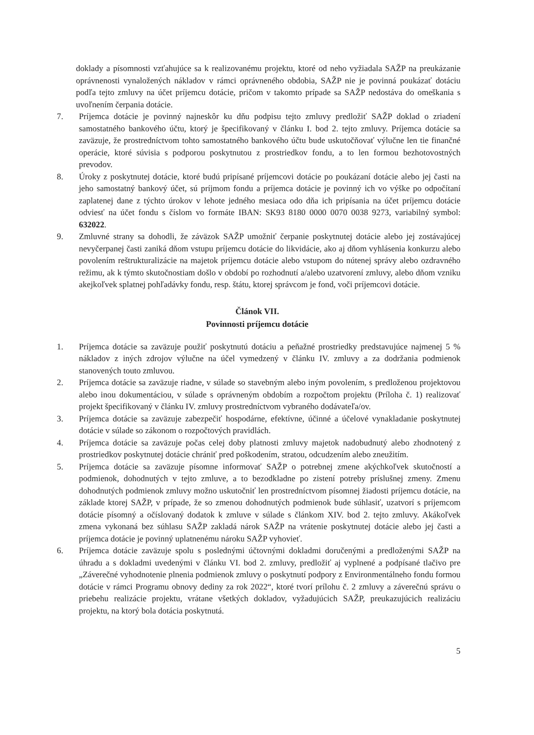doklady a písomnosti vzťahujúce sa k realizovanému projektu, ktoré od neho vyžiadala SAŽP na preukázanie oprávnenosti vynaložených nákladov v rámci oprávneného obdobia, SAŽP nie je povinná poukázať dotáciu podľa tejto zmluvy na účet príjemcu dotácie, pričom v takomto prípade sa SAŽP nedostáva do omeškania s uvoľnením čerpania dotácie.
7. Príjemca dotácie je povinný najneskôr ku dňu podpisu tejto zmluvy predložiť SAŽP doklad o zriadení samostatného bankového účtu, ktorý je špecifikovaný v článku I. bod 2. tejto zmluvy. Príjemca dotácie sa zaväzuje, že prostredníctvom tohto samostatného bankového účtu bude uskutočňovať výlučne len tie finančné operácie, ktoré súvisia s podporou poskytnutou z prostriedkov fondu, a to len formou bezhotovostných prevodov.
8. Úroky z poskytnutej dotácie, ktoré budú pripísané príjemcovi dotácie po poukázaní dotácie alebo jej časti na jeho samostatný bankový účet, sú príjmom fondu a príjemca dotácie je povinný ich vo výške po odpočítaní zaplatenej dane z týchto úrokov v lehote jedného mesiaca odo dňa ich pripísania na účet príjemcu dotácie odviesť na účet fondu s číslom vo formáte IBAN: SK93 8180 0000 0070 0038 9273, variabilný symbol: 632022.
9. Zmluvné strany sa dohodli, že záväzok SAŽP umožniť čerpanie poskytnutej dotácie alebo jej zostávajúcej nevyčerpanej časti zaniká dňom vstupu príjemcu dotácie do likvidácie, ako aj dňom vyhlásenia konkurzu alebo povolením reštrukturalizácie na majetok príjemcu dotácie alebo vstupom do nútenej správy alebo ozdravného režimu, ak k týmto skutočnostiam došlo v období po rozhodnutí a/alebo uzatvorení zmluvy, alebo dňom vzniku akejkoľvek splatnej pohľadávky fondu, resp. štátu, ktorej správcom je fond, voči príjemcovi dotácie.
Článok VII.
Povinnosti príjemcu dotácie
1. Príjemca dotácie sa zaväzuje použiť poskytnutú dotáciu a peňažné prostriedky predstavujúce najmenej 5 % nákladov z iných zdrojov výlučne na účel vymedzený v článku IV. zmluvy a za dodržania podmienok stanovených touto zmluvou.
2. Príjemca dotácie sa zaväzuje riadne, v súlade so stavebným alebo iným povolením, s predloženou projektovou alebo inou dokumentáciou, v súlade s oprávneným obdobím a rozpočtom projektu (Príloha č. 1) realizovať projekt špecifikovaný v článku IV. zmluvy prostredníctvom vybraného dodávateľa/ov.
3. Príjemca dotácie sa zaväzuje zabezpečiť hospodárne, efektívne, účinné a účelové vynakladanie poskytnutej dotácie v súlade so zákonom o rozpočtových pravidlách.
4. Príjemca dotácie sa zaväzuje počas celej doby platnosti zmluvy majetok nadobudnutý alebo zhodnotený z prostriedkov poskytnutej dotácie chrániť pred poškodením, stratou, odcudzením alebo zneužitím.
5. Príjemca dotácie sa zaväzuje písomne informovať SAŽP o potrebnej zmene akýchkoľvek skutočností a podmienok, dohodnutých v tejto zmluve, a to bezodkladne po zistení potreby príslušnej zmeny. Zmenu dohodnutých podmienok zmluvy možno uskutočniť len prostredníctvom písomnej žiadosti príjemcu dotácie, na základe ktorej SAŽP, v prípade, že so zmenou dohodnutých podmienok bude súhlasiť, uzatvorí s príjemcom dotácie písomný a očíslovaný dodatok k zmluve v súlade s článkom XIV. bod 2. tejto zmluvy. Akákoľvek zmena vykonaná bez súhlasu SAŽP zakladá nárok SAŽP na vrátenie poskytnutej dotácie alebo jej časti a príjemca dotácie je povinný uplatnenému nároku SAŽP vyhovieť.
6. Príjemca dotácie zaväzuje spolu s poslednými účtovnými dokladmi doručenými a predloženými SAŽP na úhradu a s dokladmi uvedenými v článku VI. bod 2. zmluvy, predložiť aj vyplnené a podpísané tlačivo pre „Záverečné vyhodnotenie plnenia podmienok zmluvy o poskytnutí podpory z Environmentálneho fondu formou dotácie v rámci Programu obnovy dediny za rok 2022“, ktoré tvorí prílohu č. 2 zmluvy a záverečnú správu o priebehu realizácie projektu, vrátane všetkých dokladov, vyžadujúcich SAŽP, preukazujúcich realizáciu projektu, na ktorý bola dotácia poskytnutá.
5